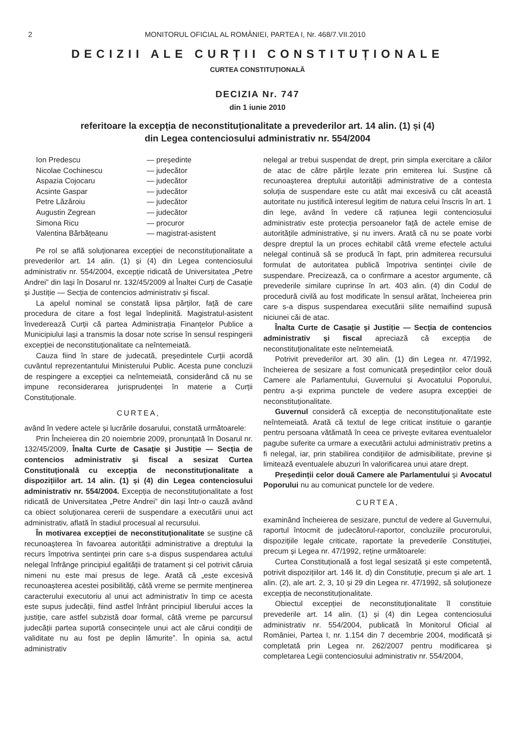2 MONITORUL OFICIAL AL ROMÂNIEI, PARTEA I, Nr. 468/7.VII.2010
DECIZII ALE CURȚII CONSTITUȚIONALE
CURTEA CONSTITUȚIONALĂ
DECIZIA Nr. 747
din 1 iunie 2010
referitoare la excepția de neconstituționalitate a prevederilor art. 14 alin. (1) și (4)
din Legea contenciosului administrativ nr. 554/2004
Ion Predescu — președinte
Nicolae Cochinescu — judecător
Aspazia Cojocaru — judecător
Acsinte Gaspar — judecător
Petre Lăzăroiu — judecător
Augustin Zegrean — judecător
Simona Ricu — procuror
Valentina Bărbățeanu — magistrat-asistent
Pe rol se află soluționarea excepției de neconstituționalitate a prevederilor art. 14 alin. (1) și (4) din Legea contenciosului administrativ nr. 554/2004, excepție ridicată de Universitatea „Petre Andrei” din Iași în Dosarul nr. 132/45/2009 al Înaltei Curți de Casație și Justiție — Secția de contencios administrativ și fiscal.
La apelul nominal se constată lipsa părților, față de care procedura de citare a fost legal îndeplinită. Magistratul-asistent învederează Curții că partea Administrația Finanțelor Publice a Municipiului Iași a transmis la dosar note scrise în sensul respingerii excepției de neconstituționalitate ca neîntemeiată.
Cauza fiind în stare de judecată, președintele Curții acordă cuvântul reprezentantului Ministerului Public. Acesta pune concluzii de respingere a excepției ca neîntemeiată, considerând că nu se impune reconsiderarea jurisprudenței în materie a Curții Constituționale.
CURTEA,
având în vedere actele și lucrările dosarului, constată următoarele:
Prin Încheierea din 20 noiembrie 2009, pronunțată în Dosarul nr. 132/45/2009, Înalta Curte de Casație și Justiție — Secția de contencios administrativ și fiscal a sesizat Curtea Constituțională cu excepția de neconstituționalitate a dispozițiilor art. 14 alin. (1) și (4) din Legea contenciosului administrativ nr. 554/2004. Excepția de neconstituționalitate a fost ridicată de Universitatea „Petre Andrei” din Iași într-o cauză având ca obiect soluționarea cererii de suspendare a executării unui act administrativ, aflată în stadiul procesual al recursului.
În motivarea excepției de neconstituționalitate se susține că recunoașterea în favoarea autorității administrative a dreptului la recurs împotriva sentinței prin care s-a dispus suspendarea actului nelegal înfrânge principiul egalității de tratament și cel potrivit căruia nimeni nu este mai presus de lege. Arată că „este excesivă recunoașterea acestei posibilități, câtă vreme se permite menținerea caracterului executoriu al unui act administrativ în timp ce acesta este supus judecății, fiind astfel înfrânt principiul liberului acces la justiție, care astfel subzistă doar formal, câtă vreme pe parcursul judecății partea suportă consecințele unui act ale cărui condiții de validitate nu au fost pe deplin lămurite”. În opinia sa, actul administrativ
nelegal ar trebui suspendat de drept, prin simpla exercitare a căilor de atac de către părțile lezate prin emiterea lui. Susține că recunoașterea dreptului autorității administrative de a contesta soluția de suspendare este cu atât mai excesivă cu cât această autoritate nu justifică interesul legitim de natura celui înscris în art. 1 din lege, având în vedere că rațiunea legii contenciosului administrativ este protecția persoanelor față de actele emise de autoritățile administrative, și nu invers. Arată că nu se poate vorbi despre dreptul la un proces echitabil câtă vreme efectele actului nelegal continuă să se producă în fapt, prin admiterea recursului formulat de autoritatea publică împotriva sentinței civile de suspendare. Precizează, ca o confirmare a acestor argumente, că prevederile similare cuprinse în art. 403 alin. (4) din Codul de procedură civilă au fost modificate în sensul arătat, încheierea prin care s-a dispus suspendarea executării silite nemaifiind supusă niciunei căi de atac.
Înalta Curte de Casație și Justiție — Secția de contencios administrativ și fiscal apreciază că excepția de neconstituționalitate este neîntemeiată.
Potrivit prevederilor art. 30 alin. (1) din Legea nr. 47/1992, încheierea de sesizare a fost comunicată președinților celor două Camere ale Parlamentului, Guvernului și Avocatului Poporului, pentru a-și exprima punctele de vedere asupra excepției de neconstituționalitate.
Guvernul consideră că excepția de neconstituționalitate este neîntemeiată. Arată că textul de lege criticat instituie o garanție pentru persoana vătămată în ceea ce privește evitarea eventualelor pagube suferite ca urmare a executării actului administrativ pretins a fi nelegal, iar, prin stabilirea condițiilor de admisibilitate, previne și limitează eventualele abuzuri în valorificarea unui atare drept.
Președinții celor două Camere ale Parlamentului și Avocatul Poporului nu au comunicat punctele lor de vedere.
CURTEA,
examinând încheierea de sesizare, punctul de vedere al Guvernului, raportul întocmit de judecătorul-raportor, concluziile procurorului, dispozițiile legale criticate, raportate la prevederile Constituției, precum și Legea nr. 47/1992, reține următoarele:
Curtea Constituțională a fost legal sesizată și este competentă, potrivit dispozițiilor art. 146 lit. d) din Constituție, precum și ale art. 1 alin. (2), ale art. 2, 3, 10 și 29 din Legea nr. 47/1992, să soluționeze excepția de neconstituționalitate.
Obiectul excepției de neconstituționalitate îl constituie prevederile art. 14 alin. (1) și (4) din Legea contenciosului administrativ nr. 554/2004, publicată în Monitorul Oficial al României, Partea I, nr. 1.154 din 7 decembrie 2004, modificată și completată prin Legea nr. 262/2007 pentru modificarea și completarea Legii contenciosului administrativ nr. 554/2004,